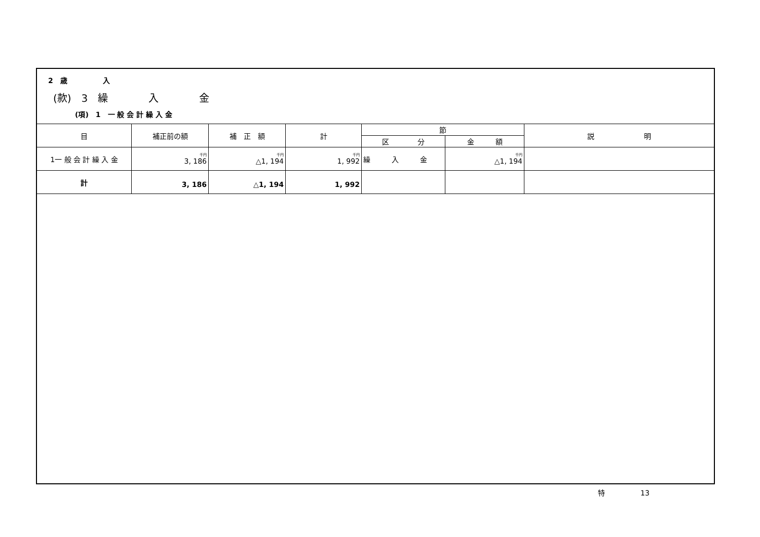2　歳　　　　　入
(款)　3　繰　　　　入　　　　金
(項)　1　一 般 会 計 繰 入 金
| 目 | 補正前の額 | 補 正 額 | 計 | 節 | | 説 明 |
| --- | --- | --- | --- | --- | --- | --- |
| | | | | 区 分 | 金 額 | |
| 1一 般 会 計 繰 入 金 | 千円 3, 186 | 千円 △1, 194 | 千円 1, 992 | 繰 入 金 | 千円 △1, 194 | |
| 計 | 3, 186 | △1, 194 | 1, 992 | | | |
特　　　　　13